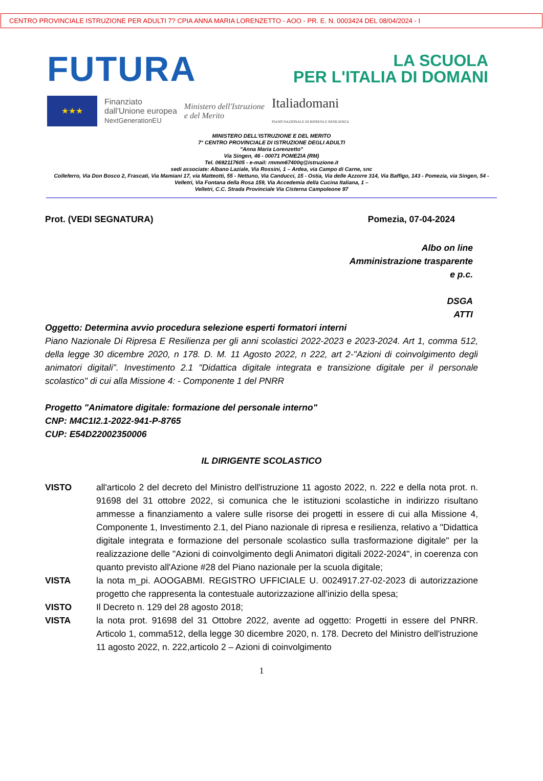CENTRO PROVINCIALE ISTRUZIONE PER ADULTI 7? CPIA ANNA MARIA LORENZETTO - AOO - PR. E. N. 0003424 DEL 08/04/2024 - I
FUTURA
LA SCUOLA
PER L'ITALIA DI DOMANI
★★★
Finanziato
dall'Unione europea
NextGenerationEU
Ministero dell'Istruzione
e del Merito
Italiadomani
PIANO NAZIONALE DI RIPRESA E RESILIENZA
MINISTERO DELL'ISTRUZIONE E DEL MERITO
7° CENTRO PROVINCIALE DI ISTRUZIONE DEGLI ADULTI
"Anna Maria Lorenzetto"
Via Singen, 46 - 00071 POMEZIA (RM)
Tel. 0692117605 - e-mail: rmmm67400q@istruzione.it
sedi associate: Albano Laziale, Via Rossini, 1 – Ardea, via Campo di Carne, snc
Colleferro, Via Don Bosco 2, Frascati, Via Mamiani 17, via Matteotti, 55 - Nettuno, Via Canducci, 15 - Ostia, Via delle Azzorre 314, Via Baffigo, 143 - Pomezia, via Singen, 54 -
Velletri, Via Fontana della Rosa 159, Via Accedemia della Cucina Italiana, 1 –
Velletri, C.C. Strada Provinciale Via Cisterna Campoleone 97
Prot. (VEDI SEGNATURA) Pomezia, 07-04-2024
Albo on line
Amministrazione trasparente
e p.c.
DSGA
ATTI
Oggetto: Determina avvio procedura selezione esperti formatori interni
Piano Nazionale Di Ripresa E Resilienza per gli anni scolastici 2022-2023 e 2023-2024. Art 1, comma 512, della legge 30 dicembre 2020, n 178. D. M. 11 Agosto 2022, n 222, art 2-"Azioni di coinvolgimento degli animatori digitali". Investimento 2.1 "Didattica digitale integrata e transizione digitale per il personale scolastico" di cui alla Missione 4: - Componente 1 del PNRR
Progetto "Animatore digitale: formazione del personale interno"
CNP: M4C1I2.1-2022-941-P-8765
CUP: E54D22002350006
IL DIRIGENTE SCOLASTICO
| VISTO | all'articolo 2 del decreto del Ministro dell'istruzione 11 agosto 2022, n. 222 e della nota prot. n. 91698 del 31 ottobre 2022, si comunica che le istituzioni scolastiche in indirizzo risultano ammesse a finanziamento a valere sulle risorse dei progetti in essere di cui alla Missione 4, Componente 1, Investimento 2.1, del Piano nazionale di ripresa e resilienza, relativo a "Didattica digitale integrata e formazione del personale scolastico sulla trasformazione digitale" per la realizzazione delle "Azioni di coinvolgimento degli Animatori digitali 2022-2024", in coerenza con quanto previsto all'Azione #28 del Piano nazionale per la scuola digitale; |
| VISTA | la nota m_pi. AOOGABMI. REGISTRO UFFICIALE U. 0024917.27-02-2023 di autorizzazione progetto che rappresenta la contestuale autorizzazione all'inizio della spesa; |
| VISTO | Il Decreto n. 129 del 28 agosto 2018; |
| VISTA | la nota prot. 91698 del 31 Ottobre 2022, avente ad oggetto: Progetti in essere del PNRR. Articolo 1, comma512, della legge 30 dicembre 2020, n. 178. Decreto del Ministro dell'istruzione 11 agosto 2022, n. 222,articolo 2 – Azioni di coinvolgimento |
1